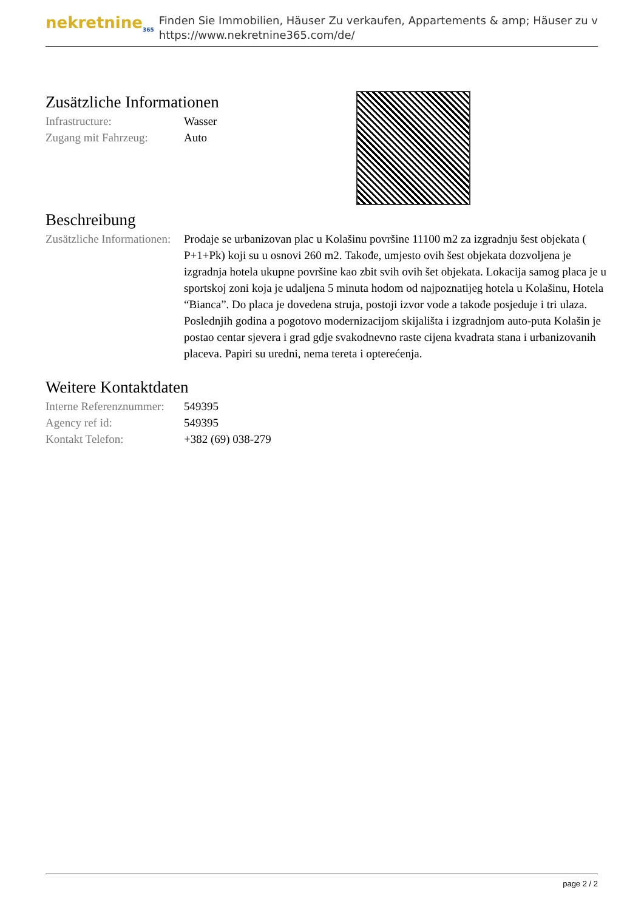nekretnine<sub>365</sub>
Finden Sie Immobilien, Häuser Zu verkaufen, Appartements & amp; Häuser zu v
https://www.nekretnine365.com/de/
Zusätzliche Informationen
| Infrastructure: | Wasser |
| Zugang mit Fahrzeug: | Auto |
Beschreibung
| Zusätzliche Informationen: | Prodaje se urbanizovan plac u Kolašinu površine 11100 m2 za izgradnju šest objekata ( P+1+Pk) koji su u osnovi 260 m2. Takođe, umjesto ovih šest objekata dozvoljena je izgradnja hotela ukupne površine kao zbit svih ovih šet objekata. Lokacija samog placa je u sportskoj zoni koja je udaljena 5 minuta hodom od najpoznatijeg hotela u Kolašinu, Hotela “Bianca”. Do placa je dovedena struja, postoji izvor vode a takođe posjeduje i tri ulaza. Poslednjih godina a pogotovo modernizacijom skijališta i izgradnjom auto-puta Kolašin je postao centar sjevera i grad gdje svakodnevno raste cijena kvadrata stana i urbanizovanih placeva. Papiri su uredni, nema tereta i opterećenja. |
Weitere Kontaktdaten
| Interne Referenznummer: | 549395 |
| Agency ref id: | 549395 |
| Kontakt Telefon: | +382 (69) 038-279 |
page 2 / 2